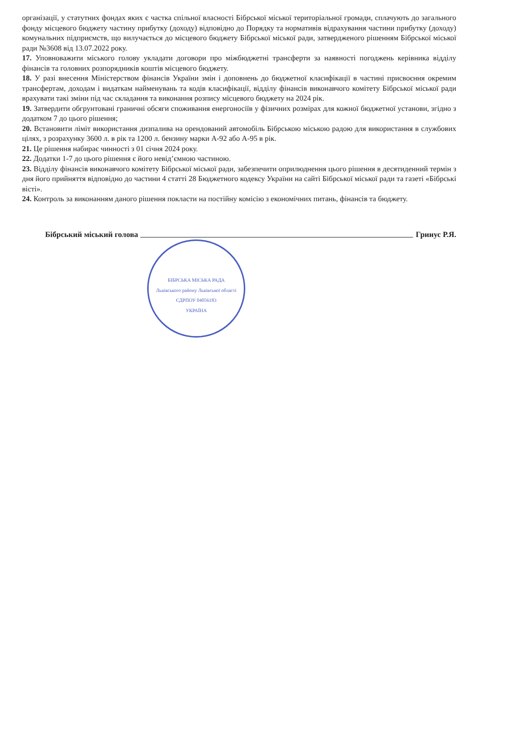організації, у статутних фондах яких є частка спільної власності Бібрської міської територіальної громади, сплачують до загального фонду місцевого бюджету частину прибутку (доходу) відповідно до Порядку та нормативів відрахування частини прибутку (доходу) комунальних підприємств, що вилучається до місцевого бюджету Бібрської міської ради, затвердженого рішенням Бібрської міської ради №3608 від 13.07.2022 року.
17. Уповноважити міського голову укладати договори про міжбюджетні трансферти за наявності погоджень керівника відділу фінансів та головних розпорядників коштів місцевого бюджету.
18. У разі внесення Міністерством фінансів України змін і доповнень до бюджетної класифікації в частині присвоєння окремим трансфертам, доходам і видаткам найменувань та кодів класифікації, відділу фінансів виконавчого комітету Бібрської міської ради врахувати такі зміни під час складання та виконання розпису місцевого бюджету на 2024 рік.
19. Затвердити обгрунтовані граничні обсяги споживання енергоносіїв у фізичних розмірах для кожної бюджетної установи, згідно з додатком 7 до цього рішення;
20. Встановити ліміт використання дизпалива на орендований автомобіль Бібрською міською радою для використання в службових цілях, з розрахунку 3600 л. в рік та 1200 л. бензину марки А-92 або А-95 в рік.
21. Це рішення набирає чинності з 01 січня 2024 року.
22. Додатки 1-7 до цього рішення є його невід’ємною частиною.
23. Відділу фінансів виконавчого комітету Бібрської міської ради, забезпечити оприлюднення цього рішення в десятиденний термін з дня його прийняття відповідно до частини 4 статті 28 Бюджетного кодексу України на сайті Бібрської міської ради та газеті «Бібрські вісті».
24. Контроль за виконанням даного рішення покласти на постійну комісію з економічних питань, фінансів та бюджету.
Бібрський міський голова Гринус Р.Я.
БІБРСЬКА МІСЬКА РАДА
Львівського району Львівської області
ЄДРПОУ 04056183
УКРАЇНА